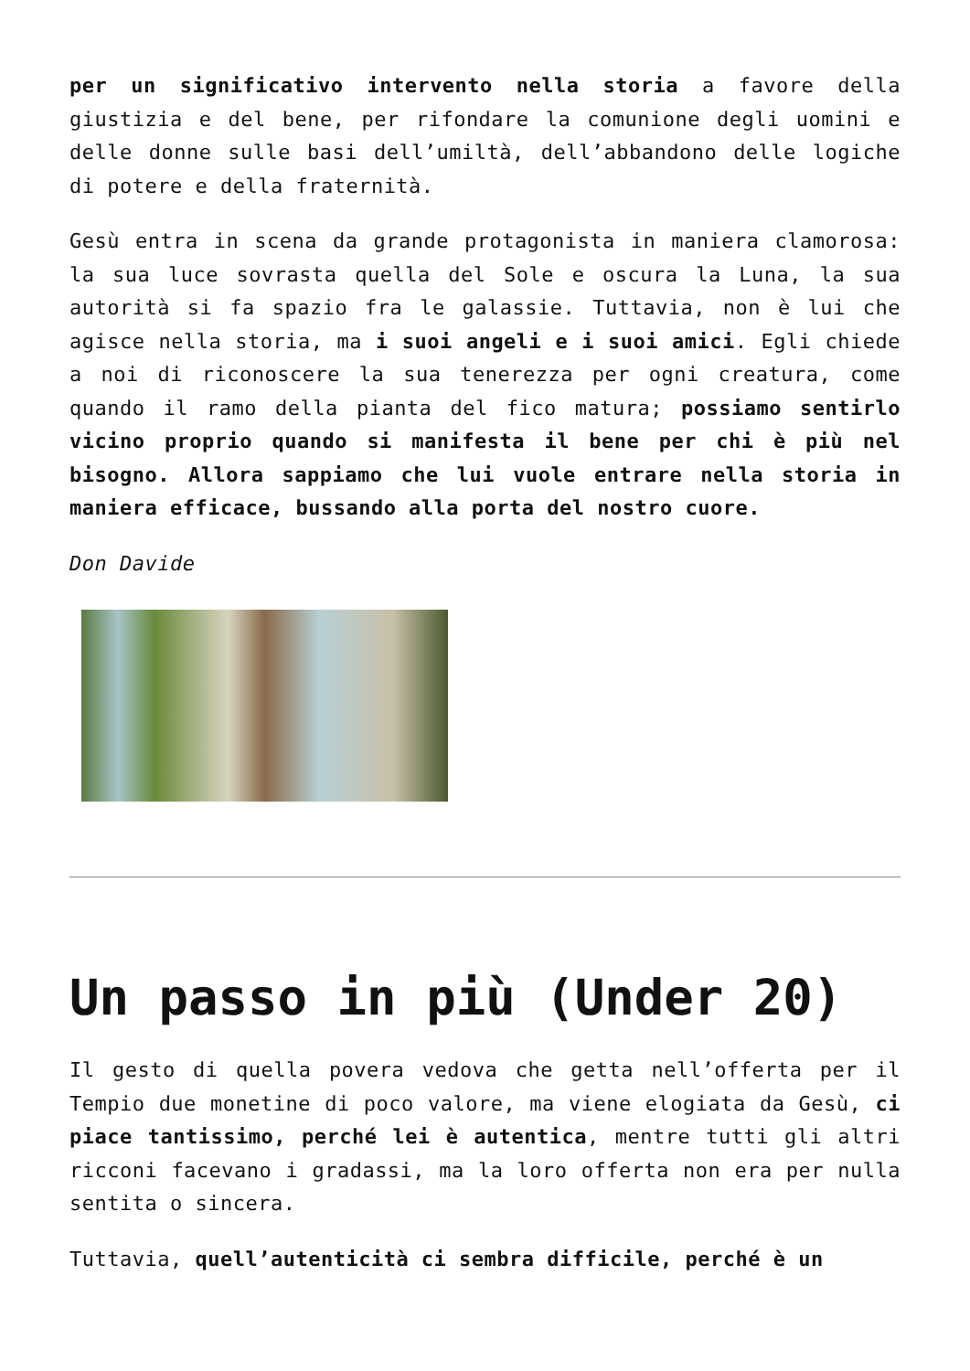per un significativo intervento nella storia a favore della giustizia e del bene, per rifondare la comunione degli uomini e delle donne sulle basi dell’umiltà, dell’abbandono delle logiche di potere e della fraternità.
Gesù entra in scena da grande protagonista in maniera clamorosa: la sua luce sovrasta quella del Sole e oscura la Luna, la sua autorità si fa spazio fra le galassie. Tuttavia, non è lui che agisce nella storia, ma i suoi angeli e i suoi amici. Egli chiede a noi di riconoscere la sua tenerezza per ogni creatura, come quando il ramo della pianta del fico matura; possiamo sentirlo vicino proprio quando si manifesta il bene per chi è più nel bisogno. Allora sappiamo che lui vuole entrare nella storia in maniera efficace, bussando alla porta del nostro cuore.
Don Davide
Un passo in più (Under 20)
Il gesto di quella povera vedova che getta nell’offerta per il Tempio due monetine di poco valore, ma viene elogiata da Gesù, ci piace tantissimo, perché lei è autentica, mentre tutti gli altri ricconi facevano i gradassi, ma la loro offerta non era per nulla sentita o sincera.
Tuttavia, quell’autenticità ci sembra difficile, perché è un